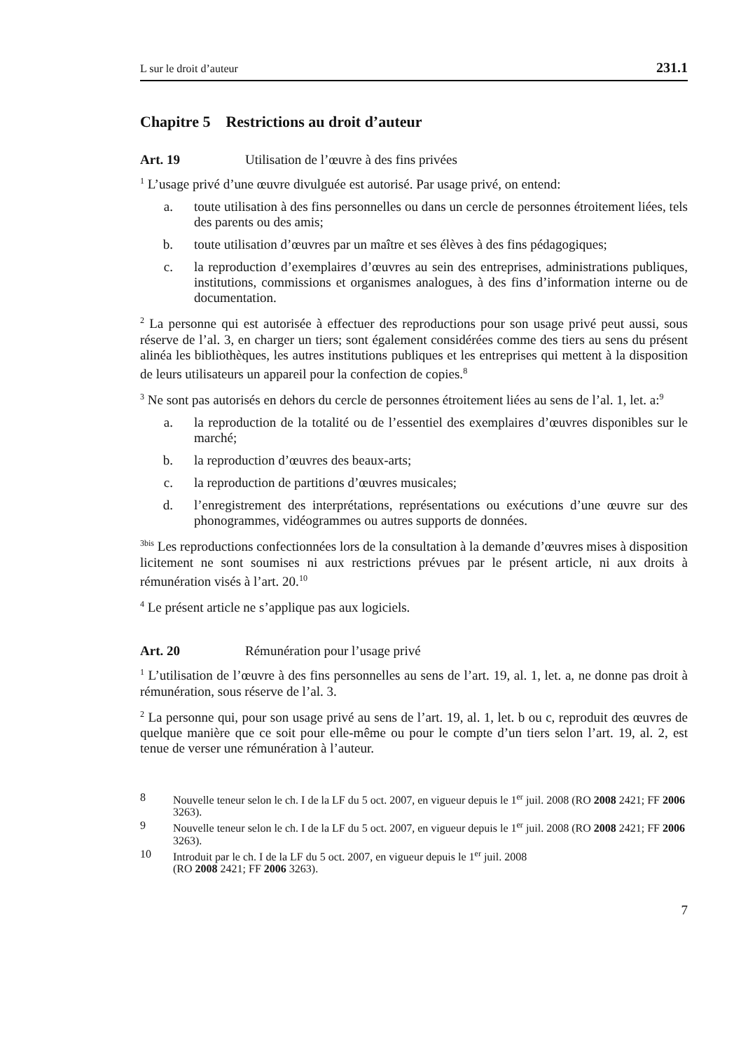L sur le droit d’auteur 231.1
Chapitre 5 Restrictions au droit d’auteur
Art. 19 Utilisation de l’œuvre à des fins privées
<sup>1</sup> L’usage privé d’une œuvre divulguée est autorisé. Par usage privé, on entend:
a. toute utilisation à des fins personnelles ou dans un cercle de personnes étroitement liées, tels des parents ou des amis;
b. toute utilisation d’œuvres par un maître et ses élèves à des fins pédagogiques;
c. la reproduction d’exemplaires d’œuvres au sein des entreprises, administrations publiques, institutions, commissions et organismes analogues, à des fins d’information interne ou de documentation.
<sup>2</sup> La personne qui est autorisée à effectuer des reproductions pour son usage privé peut aussi, sous réserve de l’al. 3, en charger un tiers; sont également considérées comme des tiers au sens du présent alinéa les bibliothèques, les autres institutions publiques et les entreprises qui mettent à la disposition de leurs utilisateurs un appareil pour la confection de copies.<sup>8</sup>
<sup>3</sup> Ne sont pas autorisés en dehors du cercle de personnes étroitement liées au sens de l’al. 1, let. a:<sup>9</sup>
a. la reproduction de la totalité ou de l’essentiel des exemplaires d’œuvres disponibles sur le marché;
b. la reproduction d’œuvres des beaux-arts;
c. la reproduction de partitions d’œuvres musicales;
d. l’enregistrement des interprétations, représentations ou exécutions d’une œuvre sur des phonogrammes, vidéogrammes ou autres supports de données.
<sup>3bis</sup> Les reproductions confectionnées lors de la consultation à la demande d’œuvres mises à disposition licitement ne sont soumises ni aux restrictions prévues par le présent article, ni aux droits à rémunération visés à l’art. 20.<sup>10</sup>
<sup>4</sup> Le présent article ne s’applique pas aux logiciels.
Art. 20 Rémunération pour l’usage privé
<sup>1</sup> L’utilisation de l’œuvre à des fins personnelles au sens de l’art. 19, al. 1, let. a, ne donne pas droit à rémunération, sous réserve de l’al. 3.
<sup>2</sup> La personne qui, pour son usage privé au sens de l’art. 19, al. 1, let. b ou c, reproduit des œuvres de quelque manière que ce soit pour elle-même ou pour le compte d’un tiers selon l’art. 19, al. 2, est tenue de verser une rémunération à l’auteur.
8 Nouvelle teneur selon le ch. I de la LF du 5 oct. 2007, en vigueur depuis le 1<sup>er</sup> juil. 2008 (RO 2008 2421; FF 2006 3263).
9 Nouvelle teneur selon le ch. I de la LF du 5 oct. 2007, en vigueur depuis le 1<sup>er</sup> juil. 2008 (RO 2008 2421; FF 2006 3263).
10 Introduit par le ch. I de la LF du 5 oct. 2007, en vigueur depuis le 1<sup>er</sup> juil. 2008
(RO 2008 2421; FF 2006 3263).
7